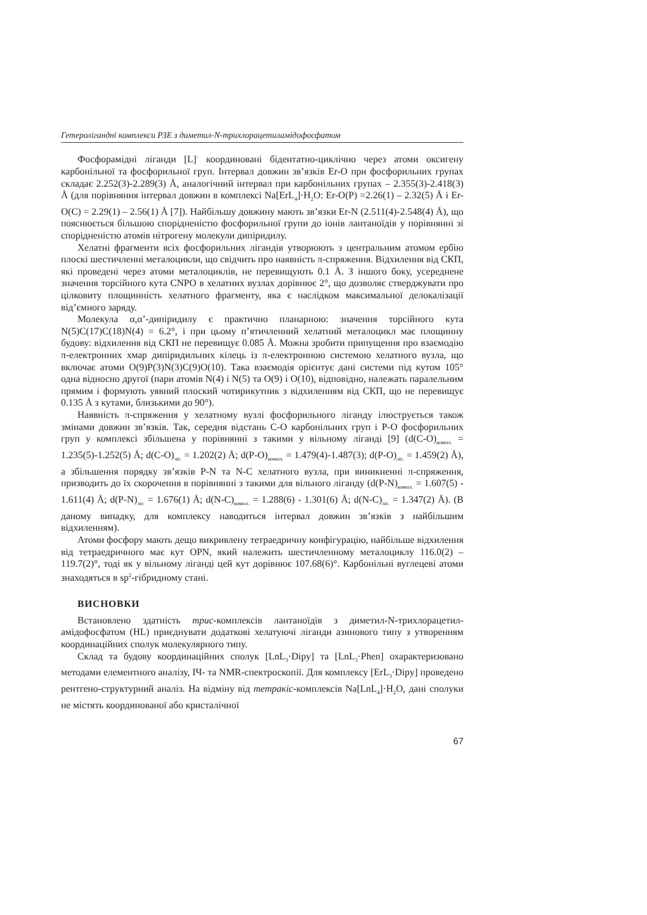Гетеролігандні комплекси РЗЕ з диметил-N-трихлорацетиламідофосфатом
Фосфорамідні ліганди [L]<sup>-</sup> координовані бідентатно-циклічно через атоми оксигену карбонільної та фосфорильної груп. Інтервал довжин зв’язків Er-O при фосфорильних групах складає 2.252(3)-2.289(3) Å, аналогічний інтервал при карбонільних групах – 2.355(3)-2.418(3) Å (для порівняння інтервал довжин в комплексі Na[ErL<sub>4</sub>]·H<sub>2</sub>O: Er-O(P) =2.26(1) – 2.32(5) Å і Er-O(C) = 2.29(1) – 2.56(1) Å [7]). Найбільшу довжину мають зв’язки Er-N (2.511(4)-2.548(4) Å), що пояснюється більшою спорідненістю фосфорильної групи до іонів лантаноїдів у порівнянні зі спорідненістю атомів нітрогену молекули дипіридилу.
Хелатні фрагменти всіх фосфорильних лігандів утворюють з центральним атомом ербію плоскі шестичленні металоцикли, що свідчить про наявність π-спряження. Відхилення від СКП, які проведені через атоми металоциклів, не перевищують 0.1 Å. З іншого боку, усереднене значення торсійного кута CNPO в хелатних вузлах дорівнює 2°, що дозволяє стверджувати про цілковиту площинність хелатного фрагменту, яка є наслідком максимальної делокалізації від’ємного заряду.
Молекула α,α’-дипіридилу є практично планарною: значення торсійного кута N(5)C(17)C(18)N(4) = 6.2°, і при цьому п’ятичленний хелатний металоцикл має площинну будову: відхилення від СКП не перевищує 0.085 Å. Можна зробити припущення про взаємодію π-електронних хмар дипіридильних кілець із π-електронною системою хелатного вузла, що включає атоми O(9)P(3)N(3)C(9)O(10). Така взаємодія орієнтує дані системи під кутом 105° одна відносно другої (пари атомів N(4) і N(5) та O(9) і O(10), відповідно, належать паралельним прямим і формують уявний плоский чотирикутник з відхиленням від СКП, що не перевищує 0.135 Å з кутами, близькими до 90°).
Наявність π-спряження у хелатному вузлі фосфорильного ліганду ілюструється також змінами довжин зв’язків. Так, середня відстань C-O карбонільних груп і P-O фосфорильних груп у комплексі збільшена у порівнянні з такими у вільному ліганді [9] (d(C-O)<sub>компл.</sub> = 1.235(5)-1.252(5) Å; d(C-O)<sub>ліг.</sub> = 1.202(2) Å; d(P-O)<sub>компл.</sub> = 1.479(4)-1.487(3); d(P-O)<sub>ліг.</sub> = 1.459(2) Å), а збільшення порядку зв’язків P-N та N-C хелатного вузла, при виникненні π-спряження, призводить до їх скорочення в порівнянні з такими для вільного ліганду (d(P-N)<sub>компл.</sub> = 1.607(5) - 1.611(4) Å; d(P-N)<sub>ліг.</sub> = 1.676(1) Å; d(N-C)<sub>компл.</sub> = 1.288(6) - 1.301(6) Å; d(N-C)<sub>ліг.</sub> = 1.347(2) Å). (В даному випадку, для комплексу наводиться інтервал довжин зв’язків з найбільшим відхиленням).
Атоми фосфору мають дещо викривлену тетраедричну конфігурацію, найбільше відхилення від тетраедричного має кут OPN, який належить шестичленному металоциклу 116.0(2) – 119.7(2)°, тоді як у вільному ліганді цей кут дорівнює 107.68(6)°. Карбонільні вуглецеві атоми знаходяться в sp<sup>2</sup>-гібридному стані.
ВИСНОВКИ
Встановлено здатність трис-комплексів лантаноїдів з диметил-N-трихлорацетил-амідофосфатом (HL) приєднувати додаткові хелатуючі ліганди азинового типу з утворенням координаційних сполук молекулярного типу.
Склад та будову координаційних сполук [LnL<sub>3</sub>·Dipy] та [LnL<sub>3</sub>·Phen] охарактеризовано методами елементного аналізу, ІЧ- та NMR-спектроскопії. Для комплексу [ErL<sub>3</sub>·Dipy] проведено рентгено-структурний аналіз. На відміну від тетракіс-комплексів Na[LnL<sub>4</sub>]·H<sub>2</sub>O, дані сполуки не містять координованої або кристалічної
67